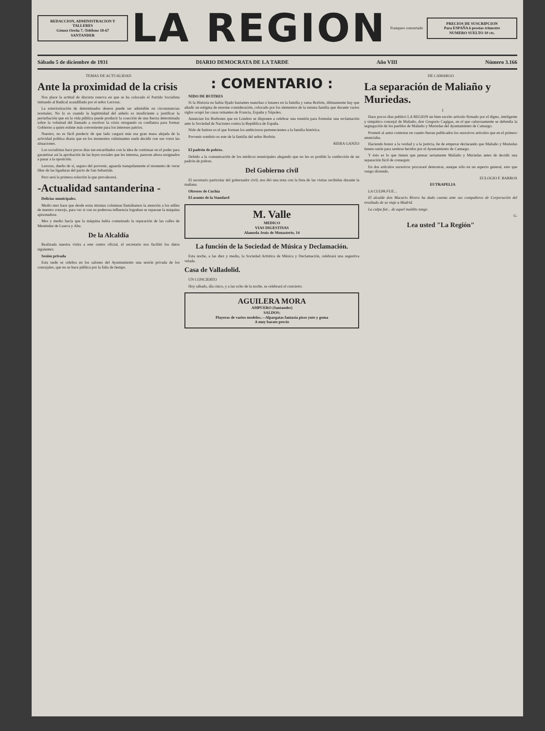REDACCION, ADMINISTRACION Y TALLERES
Gómez Oreña 7.-Teléfono 18-67
SANTANDER
LA REGION
Franqueo concertado
PRECIOS DE SUSCRIPCION
Para ESPAÑA 6 pesetas trimestre
NUMERO SUELTO 10 cts.
Sábado 5 de diciembre de 1931 DIARIO DEMOCRATA DE LA TARDE Año VIII Número 3.166
TEMAS DE ACTUALIDAD
Ante la proximidad de la crisis
Nos place la actitud de discreta reserva en que se ha colocado el Partido Socialista imitando al Radical acaudillado por el señor Lerroux.
La exteriorización de determinados deseos puede ser admisible en circunstancias normales. No lo es cuando la legitimidad del anhelo es insuficiente a justificar la perturbación que en la vida pública puede producir la coacción de una fuerza determinada sobre la voluntad del llamado a resolver la crisis otorgando su confianza para formar Gobierno a quien estime más conveniente para los intereses patrios.
Nuestro, no es fácil predecir de que lado cargará más esa gran masa alejada de la actividad política diaria que en los momentos culminantes suele decidir con sus votos las situaciones.
Los socialistas hace pocos días tan encariñados con la idea de continuar en el poder para garantizar así la aprobación de las leyes sociales que les interesa, parecen ahora resignados a pasar a la oposición.
Lerroux, dueño de sí, seguro del porvenir, aguarda tranquilamente el momento de verse libre de las ligaduras del pacto de San Sebastián.
Pero será la primera solución la que prevalecerá.
-Actualidad santanderina -
Delicias municipales.
Medio mes hace que desde estas mismas columnas llamábamos la atención a los ediles de nuestro concejo, para ver si con su poderosa influencia lograban se reparase la máquina apisonadora.
Mes y medio hacía que la máquina había comenzado la reparación de las calles de Menéndez de Luarca y Alta.
De la Alcaldía
Realizada nuestra visita a este centro oficial, el secretario nos facilitó los datos siguientes:
Sesión privada
Esta tarde se celebra en los salones del Ayuntamiento una sesión privada de los concejales, que no se hace pública por la falta de tiempo.
: COMENTARIO :
NIDO DE BUITRES
Si la Historia no había fijado bastantes manchas o lunares en la familia y rama Borbón, últimamente hay que añadir un estigma de enorme consideración, colocado por los elementos de la misma familia que durante varios siglos ocupó las casas reinantes de Francia, España y Nápoles.
Anuncian los Borbones que en Londres se disponen a celebrar una reunión para formular una reclamación ante la Sociedad de Naciones contra la República de España.
Nido de buitres es el que forman los ambiciosos pertenecientes a la familia histórica.
Porvenir sombrío es este de la familia del señor Borbón.
RIERA GANZO
El padrón de pobres.
Debido a la comunicación de los médicos municipales alegando que no les es posible la confección de un padrón de pobres.
Del Gobierno civil
El secretario particular del gobernador civil, nos dió una nota con la lista de las visitas recibidas durante la mañana.
Obreros de Cuchía
El asunto de la Standard
M. Valle
MEDICO
VIAS DIGESTIVAS
Alameda Jesús de Monasterio, 14
La función de la Sociedad de Música y Declamación.
Esta noche, a las diez y media, la Sociedad Artística de Música y Declamación, celebrará una sugestiva velada.
Casa de Valladolid.
UN CONCIERTO
Hoy sábado, día cinco, y a las ocho de la noche, se celebrará el concierto.
AGUILERA MORA
AMPUERO (Santander)
SALDOS;
Playeras de varios modelos.—Alpargatas fantasía pisos yute y goma
A muy barato precio
DE CAMARGO
La separación de Maliaño y Muriedas.
I
Hace pocos días publicó LA REGION un bien escrito artículo firmado por el digno, inteligente y simpático concejal de Maliaño, don Gregorio Cagigas, en el que calurosamente se defendía la segregación de los pueblos de Maliaño y Muriedas del Ayuntamiento de Camargo.
Prometí al autor contestar en cuanto fueran publicados los sucesivos artículos que en el primero anunciaba.
Haciendo honor a la verdad y a la justicia, he de empezar declarando que Maliaño y Muriedas tienen razón para sentirse heridos por el Ayuntamiento de Camargo.
Y ésto es lo que tienen que pensar seriamente Maliaño y Muriedas antes de decidir una separación fácil de conseguir.
En dos artículos sucesivos procuraré demostrar, aunque sólo en un aspecto general, esto que vengo diciendo.
EULOGIO F. BARROS
EUTRAPELIA
LA CULPA FUE...
El alcalde don Macario Rivero ha dado cuenta ante sus compañeros de Corporación del resultado de su viaje a Madrid.
La culpa fué... de aquel maldito tango
G.
Lea usted "La Región"